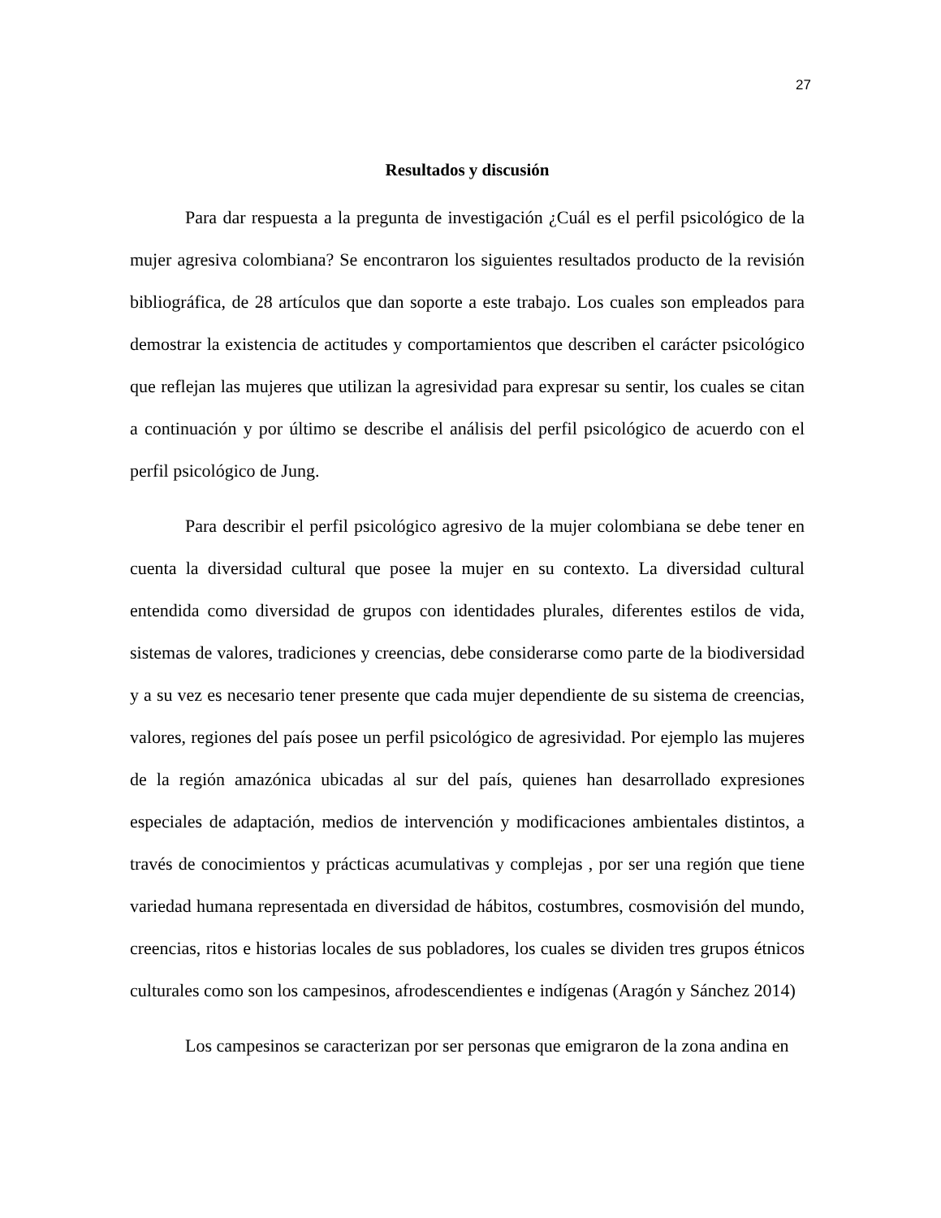27
Resultados y discusión
Para dar respuesta a la pregunta de investigación ¿Cuál es el perfil psicológico de la mujer agresiva colombiana? Se encontraron los siguientes resultados producto de la revisión bibliográfica, de 28 artículos que dan soporte a este trabajo. Los cuales son empleados para demostrar la existencia de actitudes y comportamientos que describen el carácter psicológico que reflejan las mujeres que utilizan la agresividad para expresar su sentir, los cuales se citan a continuación y por último se describe el análisis del perfil psicológico de acuerdo con el perfil psicológico de Jung.
Para describir el perfil psicológico agresivo de la mujer colombiana se debe tener en cuenta la diversidad cultural que posee la mujer en su contexto. La diversidad cultural entendida como diversidad de grupos con identidades plurales, diferentes estilos de vida, sistemas de valores, tradiciones y creencias, debe considerarse como parte de la biodiversidad y a su vez es necesario tener presente que cada mujer dependiente de su sistema de creencias, valores, regiones del país posee un perfil psicológico de agresividad. Por ejemplo las mujeres de la región amazónica ubicadas al sur del país, quienes han desarrollado expresiones especiales de adaptación, medios de intervención y modificaciones ambientales distintos, a través de conocimientos y prácticas acumulativas y complejas , por ser una región que tiene variedad humana representada en diversidad de hábitos, costumbres, cosmovisión del mundo, creencias, ritos e historias locales de sus pobladores, los cuales se dividen tres grupos étnicos culturales como son los campesinos, afrodescendientes e indígenas (Aragón y Sánchez 2014)
Los campesinos se caracterizan por ser personas que emigraron de la zona andina en